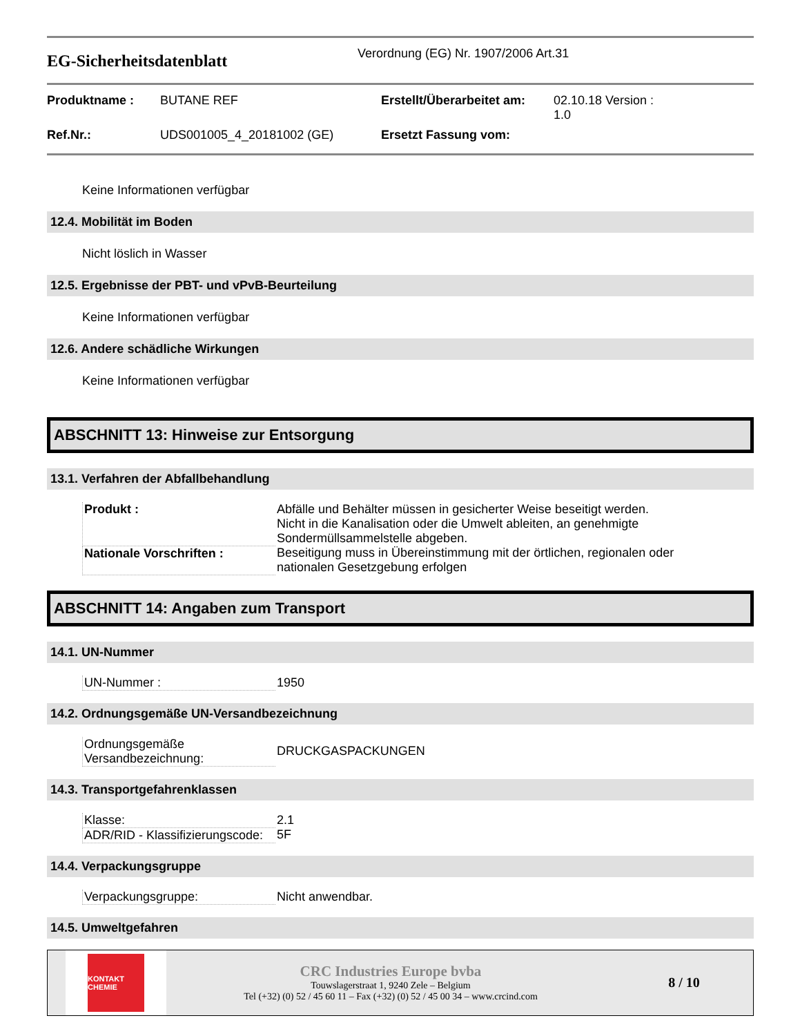EG-Sicherheitsdatenblatt
Verordnung (EG) Nr. 1907/2006 Art.31
| Produktname : | BUTANE REF | Erstellt/Überarbeitet am: | 02.10.18 Version : 1.0 |
| Ref.Nr.: | UDS001005_4_20181002 (GE) | Ersetzt Fassung vom: | |
Keine Informationen verfügbar
12.4. Mobilität im Boden
Nicht löslich in Wasser
12.5. Ergebnisse der PBT- und vPvB-Beurteilung
Keine Informationen verfügbar
12.6. Andere schädliche Wirkungen
Keine Informationen verfügbar
ABSCHNITT 13: Hinweise zur Entsorgung
13.1. Verfahren der Abfallbehandlung
| Produkt : | Abfälle und Behälter müssen in gesicherter Weise beseitigt werden. Nicht in die Kanalisation oder die Umwelt ableiten, an genehmigte Sondermüllsammelstelle abgeben. |
| Nationale Vorschriften : | Beseitigung muss in Übereinstimmung mit der örtlichen, regionalen oder nationalen Gesetzgebung erfolgen |
ABSCHNITT 14: Angaben zum Transport
14.1. UN-Nummer
| UN-Nummer : | 1950 |
14.2. Ordnungsgemäße UN-Versandbezeichnung
| Ordnungsgemäße Versandbezeichnung: | DRUCKGASPACKUNGEN |
14.3. Transportgefahrenklassen
| Klasse: | 2.1 |
| ADR/RID - Klassifizierungscode: | 5F |
14.4. Verpackungsgruppe
| Verpackungsgruppe: | Nicht anwendbar. |
14.5. Umweltgefahren
KONTAKT
CHEMIE
CRC Industries Europe bvba
Touwslagerstraat 1, 9240 Zele – Belgium
Tel (+32) (0) 52 / 45 60 11 – Fax (+32) (0) 52 / 45 00 34 – www.crcind.com
8 / 10